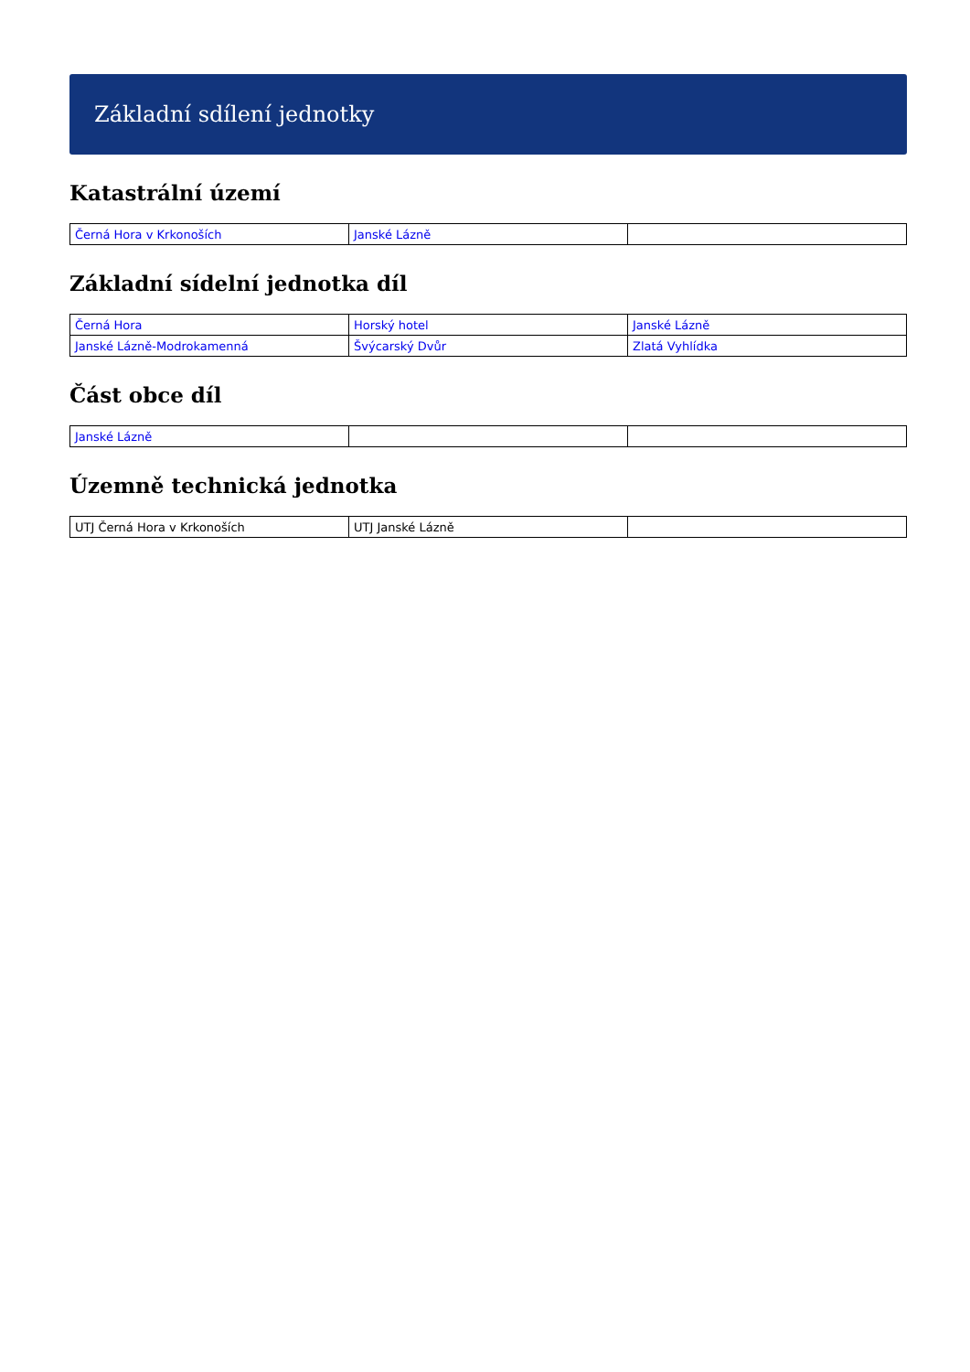Základní sdílení jednotky
Katastrální území
| Černá Hora v Krkonoších | Janské Lázně | |
Základní sídelní jednotka díl
| Černá Hora | Horský hotel | Janské Lázně |
| Janské Lázně-Modrokamenná | Švýcarský Dvůr | Zlatá Vyhlídka |
Část obce díl
| Janské Lázně | | |
Územně technická jednotka
| UTJ Černá Hora v Krkonoších | UTJ Janské Lázně | |